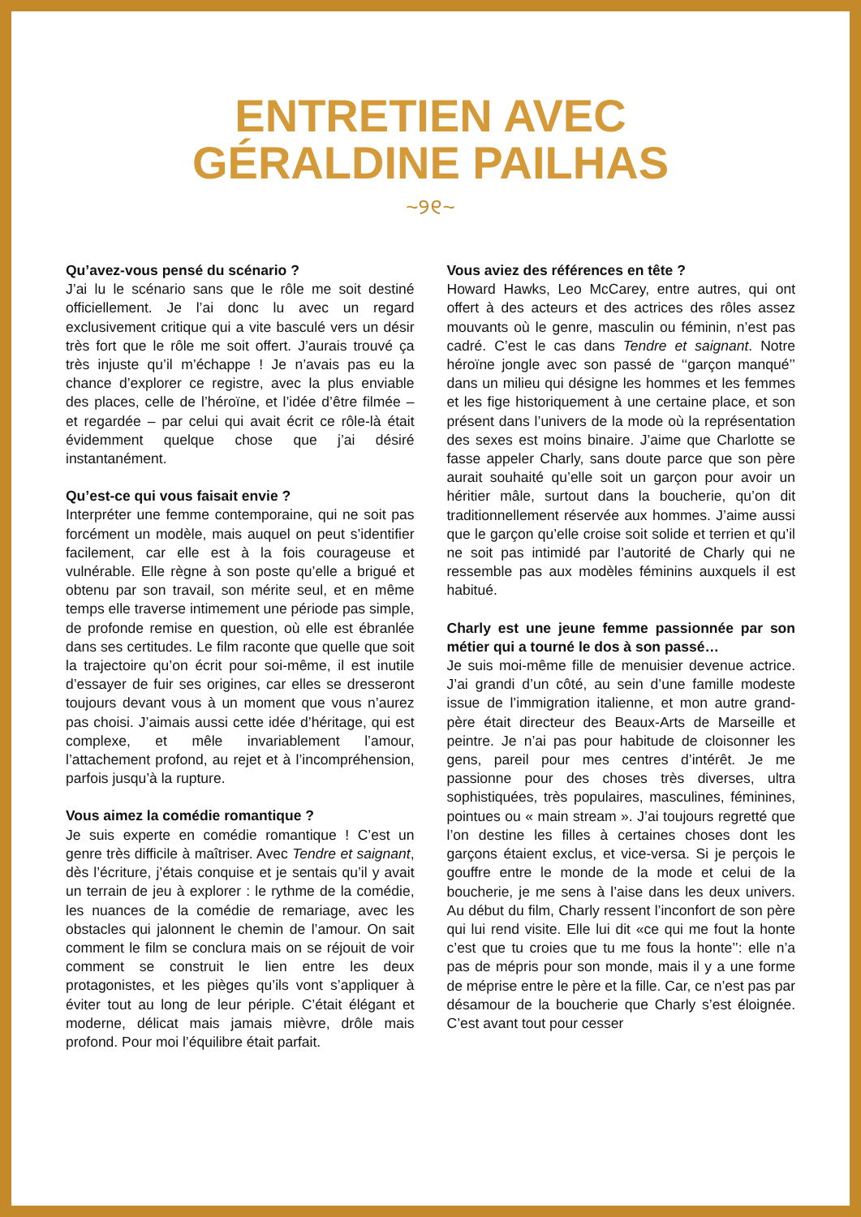ENTRETIEN AVEC
GÉRALDINE PAILHAS
~୨୧~
Qu’avez-vous pensé du scénario ?
J’ai lu le scénario sans que le rôle me soit destiné officiellement. Je l’ai donc lu avec un regard exclusivement critique qui a vite basculé vers un désir très fort que le rôle me soit offert. J’aurais trouvé ça très injuste qu’il m’échappe ! Je n’avais pas eu la chance d’explorer ce registre, avec la plus enviable des places, celle de l’héroïne, et l’idée d’être filmée – et regardée – par celui qui avait écrit ce rôle-là était évidemment quelque chose que j’ai désiré instantanément.
Qu’est-ce qui vous faisait envie ?
Interpréter une femme contemporaine, qui ne soit pas forcément un modèle, mais auquel on peut s’identifier facilement, car elle est à la fois courageuse et vulnérable. Elle règne à son poste qu’elle a brigué et obtenu par son travail, son mérite seul, et en même temps elle traverse intimement une période pas simple, de profonde remise en question, où elle est ébranlée dans ses certitudes. Le film raconte que quelle que soit la trajectoire qu’on écrit pour soi-même, il est inutile d’essayer de fuir ses origines, car elles se dresseront toujours devant vous à un moment que vous n’aurez pas choisi. J’aimais aussi cette idée d’héritage, qui est complexe, et mêle invariablement l’amour, l’attachement profond, au rejet et à l’incompréhension, parfois jusqu’à la rupture.
Vous aimez la comédie romantique ?
Je suis experte en comédie romantique ! C’est un genre très difficile à maîtriser. Avec Tendre et saignant, dès l’écriture, j’étais conquise et je sentais qu’il y avait un terrain de jeu à explorer : le rythme de la comédie, les nuances de la comédie de remariage, avec les obstacles qui jalonnent le chemin de l’amour. On sait comment le film se conclura mais on se réjouit de voir comment se construit le lien entre les deux protagonistes, et les pièges qu’ils vont s’appliquer à éviter tout au long de leur périple. C’était élégant et moderne, délicat mais jamais mièvre, drôle mais profond. Pour moi l’équilibre était parfait.
Vous aviez des références en tête ?
Howard Hawks, Leo McCarey, entre autres, qui ont offert à des acteurs et des actrices des rôles assez mouvants où le genre, masculin ou féminin, n’est pas cadré. C’est le cas dans Tendre et saignant. Notre héroïne jongle avec son passé de ‘‘garçon manqué’’ dans un milieu qui désigne les hommes et les femmes et les fige historiquement à une certaine place, et son présent dans l’univers de la mode où la représentation des sexes est moins binaire. J’aime que Charlotte se fasse appeler Charly, sans doute parce que son père aurait souhaité qu’elle soit un garçon pour avoir un héritier mâle, surtout dans la boucherie, qu’on dit traditionnellement réservée aux hommes. J’aime aussi que le garçon qu’elle croise soit solide et terrien et qu’il ne soit pas intimidé par l’autorité de Charly qui ne ressemble pas aux modèles féminins auxquels il est habitué.
Charly est une jeune femme passionnée par son métier qui a tourné le dos à son passé…
Je suis moi-même fille de menuisier devenue actrice. J’ai grandi d’un côté, au sein d’une famille modeste issue de l’immigration italienne, et mon autre grand-père était directeur des Beaux-Arts de Marseille et peintre. Je n’ai pas pour habitude de cloisonner les gens, pareil pour mes centres d’intérêt. Je me passionne pour des choses très diverses, ultra sophistiquées, très populaires, masculines, féminines, pointues ou « main stream ». J’ai toujours regretté que l’on destine les filles à certaines choses dont les garçons étaient exclus, et vice-versa. Si je perçois le gouffre entre le monde de la mode et celui de la boucherie, je me sens à l’aise dans les deux univers. Au début du film, Charly ressent l’inconfort de son père qui lui rend visite. Elle lui dit «ce qui me fout la honte c’est que tu croies que tu me fous la honte’’: elle n’a pas de mépris pour son monde, mais il y a une forme de méprise entre le père et la fille. Car, ce n’est pas par désamour de la boucherie que Charly s’est éloignée. C’est avant tout pour cesser